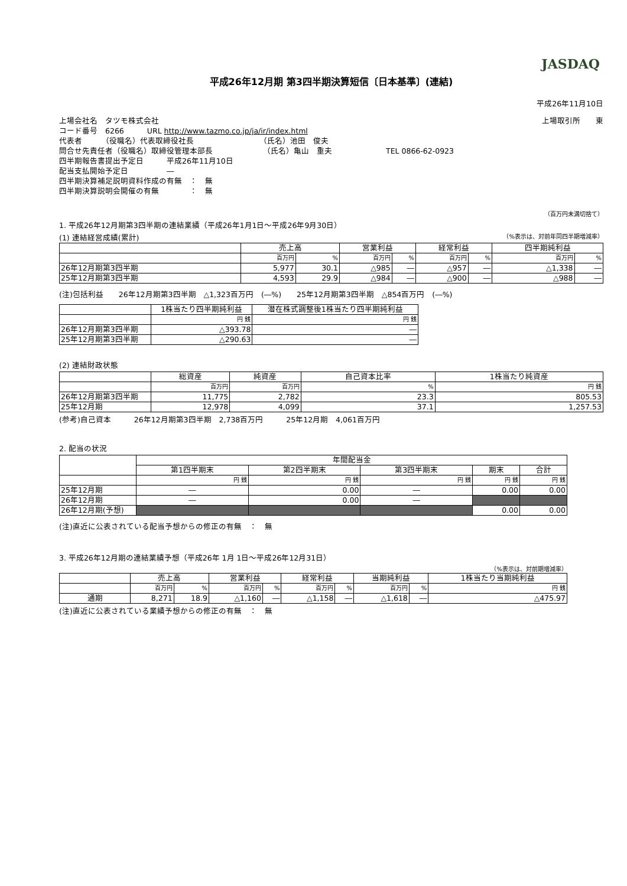JASDAQ
平成26年12月期 第3四半期決算短信〔日本基準〕(連結)
平成26年11月10日
上場会社名　タツモ株式会社 上場取引所　　東
コード番号　6266　　　URL http://www.tazmo.co.jp/ja/ir/index.html
代表者　　　（役職名）代表取締役社長　　　　　　　　　（氏名）池田　俊夫
問合せ先責任者（役職名）取締役管理本部長　　　　　　　（氏名）亀山　重夫　　　　　　　TEL 0866-62-0923
四半期報告書提出予定日　　　平成26年11月10日
配当支払開始予定日　　　　　―
四半期決算補足説明資料作成の有無　：　無
四半期決算説明会開催の有無　　　　：　無
（百万円未満切捨て）
1. 平成26年12月期第3四半期の連結業績（平成26年1月1日～平成26年9月30日）
(1) 連結経営成績(累計) （%表示は、対前年同四半期増減率）
| | 売上高 | | 営業利益 | | 経常利益 | | 四半期純利益 | |
| --- | --- | --- | --- | --- | --- | --- | --- | --- |
| | 百万円 | % | 百万円 | % | 百万円 | % | 百万円 | % |
| 26年12月期第3四半期 | 5,977 | 30.1 | △985 | ― | △957 | ― | △1,338 | ― |
| 25年12月期第3四半期 | 4,593 | 29.9 | △984 | ― | △900 | ― | △988 | ― |
(注)包括利益　　26年12月期第3四半期　△1,323百万円　(―%)　　25年12月期第3四半期　△854百万円　(―%)
| | 1株当たり四半期純利益 | 潜在株式調整後1株当たり四半期純利益 |
| --- | --- | --- |
| | 円 銭 | 円 銭 |
| 26年12月期第3四半期 | △393.78 | ― |
| 25年12月期第3四半期 | △290.63 | ― |
(2) 連結財政状態
| | 総資産 | 純資産 | 自己資本比率 | 1株当たり純資産 |
| --- | --- | --- | --- | --- |
| | 百万円 | 百万円 | % | 円 銭 |
| 26年12月期第3四半期 | 11,775 | 2,782 | 23.3 | 805.53 |
| 25年12月期 | 12,978 | 4,099 | 37.1 | 1,257.53 |
(参考)自己資本　　　26年12月期第3四半期　2,738百万円　　　25年12月期　4,061百万円
2. 配当の状況
| | 年間配当金 | | | | |
| --- | --- | --- | --- | --- | --- |
| | 第1四半期末 | 第2四半期末 | 第3四半期末 | 期末 | 合計 |
| | 円 銭 | 円 銭 | 円 銭 | 円 銭 | 円 銭 |
| 25年12月期 | ― | 0.00 | ― | 0.00 | 0.00 |
| 26年12月期 | ― | 0.00 | ― | | |
| 26年12月期(予想) | | | | 0.00 | 0.00 |
(注)直近に公表されている配当予想からの修正の有無　：　無
3. 平成26年12月期の連結業績予想（平成26年 1月 1日～平成26年12月31日）
（%表示は、対前期増減率）
| | 売上高 | | 営業利益 | | 経常利益 | | 当期純利益 | | 1株当たり当期純利益 |
| --- | --- | --- | --- | --- | --- | --- | --- | --- | --- |
| | 百万円 | % | 百万円 | % | 百万円 | % | 百万円 | % | 円 銭 |
| 通期 | 8,271 | 18.9 | △1,160 | ― | △1,158 | ― | △1,618 | ― | △475.97 |
(注)直近に公表されている業績予想からの修正の有無　：　無